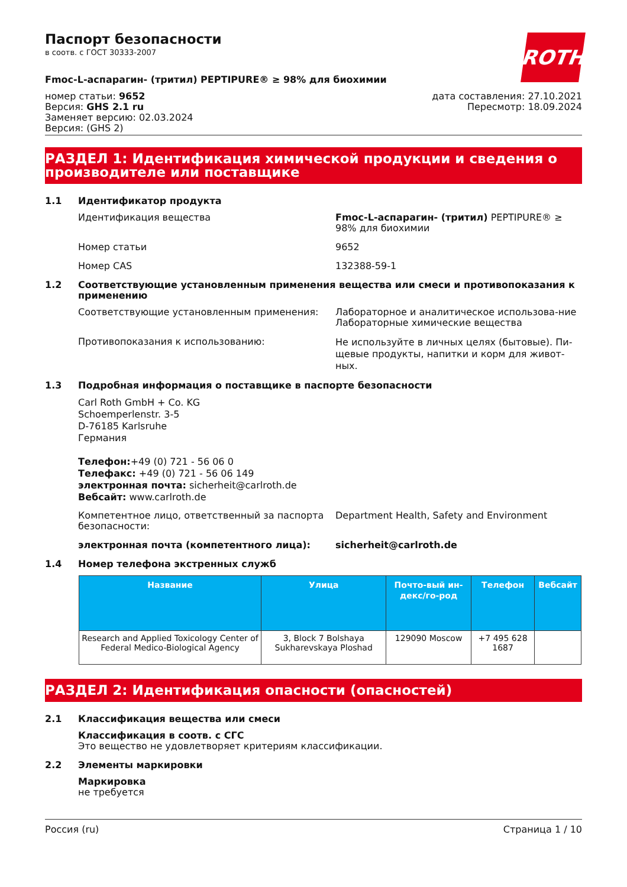ROTH
Паспорт безопасности
в соотв. с ГОСТ 30333-2007
Fmoc-L-аспарагин- (тритил) PEPTIPURE® ≥ 98% для биохимии
номер статьи: 9652
Версия: GHS 2.1 ru
Заменяет версию: 02.03.2024
Версия: (GHS 2)
дата составления: 27.10.2021
Пересмотр: 18.09.2024
РАЗДЕЛ 1: Идентификация химической продукции и сведения о производителе или поставщике
1.1 Идентификатор продукта
Идентификация вещества Fmoc-L-аспарагин- (тритил) PEPTIPURE® ≥ 98% для биохимии
Номер статьи 9652
Номер CAS 132388-59-1
1.2 Соответствующие установленным применения вещества или смеси и противопоказания к применению
Соответствующие установленным применения: Лабораторное и аналитическое использова-ние
Лабораторные химические вещества
Противопоказания к использованию:
Не используйте в личных целях (бытовые). Пи-щевые продукты, напитки и корм для живот-ных.
1.3 Подробная информация о поставщике в паспорте безопасности
Carl Roth GmbH + Co. KG
Schoemperlenstr. 3-5
D-76185 Karlsruhe
Германия
Телефон:+49 (0) 721 - 56 06 0
Телефакс: +49 (0) 721 - 56 06 149
электронная почта: sicherheit@carlroth.de
Вебсайт: www.carlroth.de
Компетентное лицо, ответственный за паспорта безопасности:
Department Health, Safety and Environment
электронная почта (компетентного лица): sicherheit@carlroth.de
1.4 Номер телефона экстренных служб
| Название | Улица | Почто-вый ин-декс/го-род | Телефон | Вебсайт |
| --- | --- | --- | --- | --- |
| Research and Applied Toxicology Center of Federal Medico-Biological Agency | 3, Block 7 Bolshaya Sukharevskaya Ploshad | 129090 Moscow | +7 495 628 1687 | |
РАЗДЕЛ 2: Идентификация опасности (опасностей)
2.1 Классификация вещества или смеси
Классификация в соотв. с СГС
Это вещество не удовлетворяет критериям классификации.
2.2 Элементы маркировки
Маркировка
не требуется
Россия (ru) Страница 1 / 10